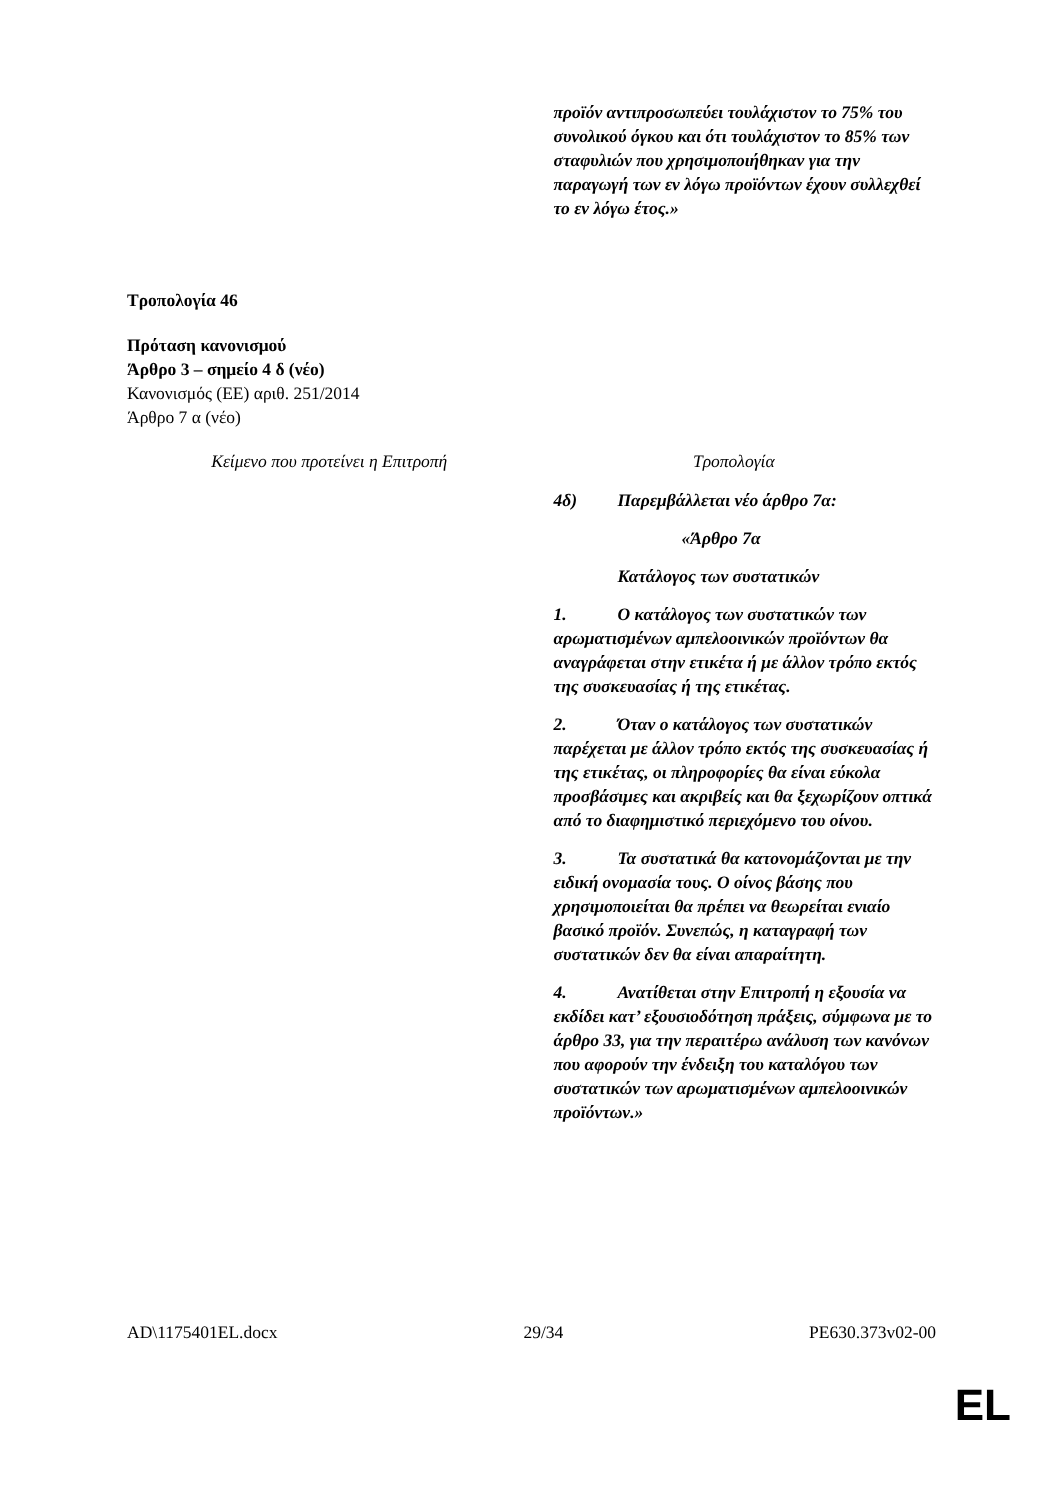| | προϊόν αντιπροσωπεύει τουλάχιστον το 75% του συνολικού όγκου και ότι τουλάχιστον το 85% των σταφυλιών που χρησιμοποιήθηκαν για την παραγωγή των εν λόγω προϊόντων έχουν συλλεχθεί το εν λόγω έτος.» |
Τροπολογία 46
Πρόταση κανονισμού
Άρθρο 3 – σημείο 4 δ (νέο)
Κανονισμός (ΕΕ) αριθ. 251/2014
Άρθρο 7 α (νέο)
| Κείμενο που προτείνει η Επιτροπή | Τροπολογία |
| --- | --- |
| | 4δ) Παρεμβάλλεται νέο άρθρο 7α: «Άρθρο 7α Κατάλογος των συστατικών 1. Ο κατάλογος των συστατικών των αρωματισμένων αμπελοοινικών προϊόντων θα αναγράφεται στην ετικέτα ή με άλλον τρόπο εκτός της συσκευασίας ή της ετικέτας. 2. Όταν ο κατάλογος των συστατικών παρέχεται με άλλον τρόπο εκτός της συσκευασίας ή της ετικέτας, οι πληροφορίες θα είναι εύκολα προσβάσιμες και ακριβείς και θα ξεχωρίζουν οπτικά από το διαφημιστικό περιεχόμενο του οίνου. 3. Τα συστατικά θα κατονομάζονται με την ειδική ονομασία τους. Ο οίνος βάσης που χρησιμοποιείται θα πρέπει να θεωρείται ενιαίο βασικό προϊόν. Συνεπώς, η καταγραφή των συστατικών δεν θα είναι απαραίτητη. 4. Ανατίθεται στην Επιτροπή η εξουσία να εκδίδει κατ’ εξουσιοδότηση πράξεις, σύμφωνα με το άρθρο 33, για την περαιτέρω ανάλυση των κανόνων που αφορούν την ένδειξη του καταλόγου των συστατικών των αρωματισμένων αμπελοοινικών προϊόντων.» |
AD\1175401EL.docx 29/34 PE630.373v02-00
EL